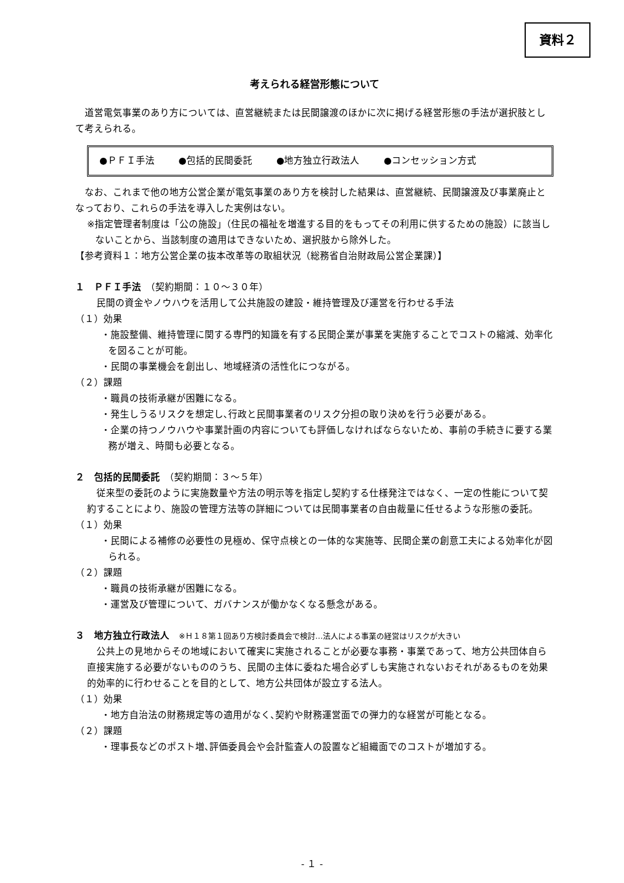資料２
考えられる経営形態について
道営電気事業のあり方については、直営継続または民間譲渡のほかに次に掲げる経営形態の手法が選択肢として考えられる。
●ＰＦＩ手法 ●包括的民間委託 ●地方独立行政法人 ●コンセッション方式
なお、これまで他の地方公営企業が電気事業のあり方を検討した結果は、直営継続、民間譲渡及び事業廃止となっており、これらの手法を導入した実例はない。
※指定管理者制度は「公の施設」（住民の福祉を増進する目的をもってその利用に供するための施設）に該当しないことから、当該制度の適用はできないため、選択肢から除外した。
【参考資料１：地方公営企業の抜本改革等の取組状況（総務省自治財政局公営企業課）】
１　ＰＦＩ手法　（契約期間：１０～３０年）
民間の資金やノウハウを活用して公共施設の建設・維持管理及び運営を行わせる手法
（１）効果
・施設整備、維持管理に関する専門的知識を有する民間企業が事業を実施することでコストの縮減、効率化を図ることが可能。
・民間の事業機会を創出し、地域経済の活性化につながる。
（２）課題
・職員の技術承継が困難になる。
・発生しうるリスクを想定し､行政と民間事業者のリスク分担の取り決めを行う必要がある。
・企業の持つノウハウや事業計画の内容についても評価しなければならないため、事前の手続きに要する業務が増え、時間も必要となる。
２　包括的民間委託　（契約期間：３～５年）
従来型の委託のように実施数量や方法の明示等を指定し契約する仕様発注ではなく、一定の性能について契約することにより、施設の管理方法等の詳細については民間事業者の自由裁量に任せるような形態の委託。
（１）効果
・民間による補修の必要性の見極め、保守点検との一体的な実施等、民間企業の創意工夫による効率化が図られる。
（２）課題
・職員の技術承継が困難になる。
・運営及び管理について、ガバナンスが働かなくなる懸念がある。
３　地方独立行政法人　※Ｈ１８第１回あり方検討委員会で検討…法人による事業の経営はリスクが大きい
公共上の見地からその地域において確実に実施されることが必要な事務・事業であって、地方公共団体自ら直接実施する必要がないもののうち、民間の主体に委ねた場合必ずしも実施されないおそれがあるものを効果的効率的に行わせることを目的として、地方公共団体が設立する法人。
（１）効果
・地方自治法の財務規定等の適用がなく､契約や財務運営面での弾力的な経営が可能となる。
（２）課題
・理事長などのポスト増､評価委員会や会計監査人の設置など組織面でのコストが増加する。
- １ -